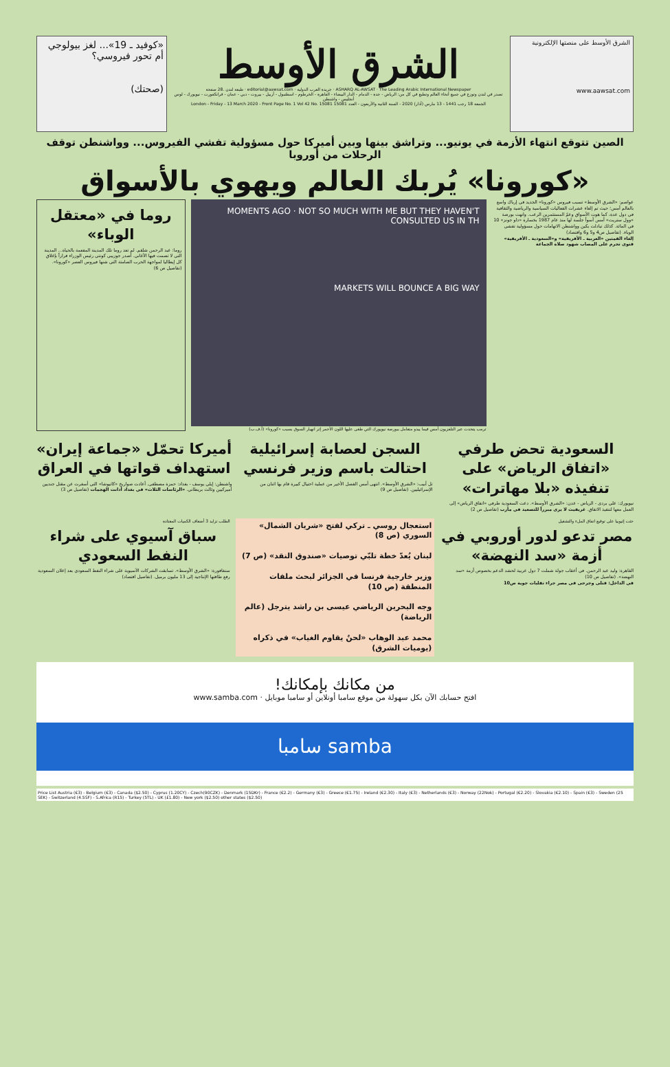الشرق الأوسط على منصتها الإلكترونية
www.aawsat.com
الشرق الأوسط
ASHARQ AL-AWSAT · The Leading Arabic International Newspaper · جريدة العرب الدولية · editorial@aawsat.com · طبعة لندن .28 صفحة
تصدر في لندن وتوزع في جميع أنحاء العالم وتطبع في كل من: الرياض - جدة - الدمام - الدار البيضاء - القاهرة - الخرطوم - اسطنبول - أربيل - بيروت - دبي - عمان - فرانكفورت - نيويورك - لوس أنجليس - واشنطن
الجمعة 18 رجب 1441 - 13 مارس (آذار) 2020 - السنة الثانية والأربعون - العدد 15081 London - Friday - 13 March 2020 - Front Page No. 1 Vol 42 No. 15081
«كوفيد ـ 19»... لغز بيولوجي أم تحور فيروسي؟
(صحتك)
الصين تتوقع انتهاء الأزمة في يونيو... وتراشق بينها وبين أميركا حول مسؤولية تفشي الفيروس... وواشنطن توقف الرحلات من أوروبا
«كورونا» يُربك العالم ويهوي بالأسواق
عواصم: «الشرق الأوسط» تسبب فيروس «كورونا» الجديد في إرباك واسع بالعالم أمس؛ حيث تم إلغاء عشرات الفعاليات السياسية والرياضية والثقافية في دول عدة، كما هوت الأسواق وعمّ المستثمرين الرعب. وانهت بورصة «وول ستريت» أمس أسوأ جلسة لها منذ عام 1987 بخسارة «داو جونز» 10 في المائة. كذلك تبادلت بكين وواشنطن الاتهامات حول مسؤولية تفشي الوباء. (تفاصيل ص4 و5 و6 واقتصاد)
إلغاء القمتين «العربية ـ الأفريقية» و«السعودية ـ الأفريقية»
فتوى تحرم على المصاب شهود صلاة الجماعة
MOMENTS AGO · NOT SO MUCH WITH ME BUT THEY HAVEN'T CONSULTED US IN TH
MARKETS WILL BOUNCE A BIG WAY
ترمب يتحدث عبر التلفزيون أمس فيما يبدو متعامل ببورصة نيويورك التي طغى عليها اللون الأحمر إثر انهيار السوق بسبب «كورونا» (أ.ف.ب)
روما في «معتقل الوباء»
روما: عبد الرحمن شلقم. لم تعد روما تلك المدينة المفعمة بالحياة... المدينة التي لا تصمت فيها الأغاني. أصدر جوزيبي كونتي رئيس الوزراء قراراً بإغلاق كل إيطاليا لمواجهة الحرب الصامتة التي شنها فيروس العصر «كورونا». (تفاصيل ص 6)
السعودية تحض طرفي «اتفاق الرياض» على تنفيذه «بلا مهاترات»
نيويورك: علي بردى - الرياض - عدن: «الشرق الأوسط». دعت السعودية طرفي «اتفاق الرياض» إلى العمل معها لتنفيذ الاتفاق. غريفيث لا يرى مبرراً للتصعيد في مأرب (تفاصيل ص 2)
السجن لعصابة إسرائيلية احتالت باسم وزير فرنسي
تل أبيب: «الشرق الأوسط». انتهى أمس الفصل الأخير من عملية احتيال كبيرة قام بها اثنان من الإسرائيليين. (تفاصيل ص 9)
أميركا تحمّل «جماعة إيران» استهداف قواتها في العراق
واشنطن: إيلي يوسف - بغداد: حمزة مصطفى. أعادت صواريخ «كاتيوشا» التي أسفرت عن مقتل جنديين أميركيين وثالث بريطاني. «الرئاسات الثلاث» في بغداد أدانت الهجمات (تفاصيل ص 3)
حثت إثيوبيا على توقيع اتفاق الملء والتشغيل
مصر تدعو لدور أوروبي في أزمة «سد النهضة»
القاهرة: وليد عبد الرحمن. في أعقاب جولة شملت 7 دول عربية لحشد الدعم بخصوص أزمة «سد النهضة». (تفاصيل ص 10)
في الداخل: قتلى وجرحى في مصر جراء تقلبات جوية ص10
استعجال روسي ـ تركي لفتح «شريان الشمال» السوري (ص 8)
لبنان يُعدّ خطة تلبّي توصيات «صندوق النقد» (ص 7)
وزير خارجية فرنسا في الجزائر لبحث ملفات المنطقة (ص 10)
وجه البحرين الرياضي عيسى بن راشد يترجل (عالم الرياضة)
محمد عبد الوهاب «لحنٌ يقاوم الغياب» في ذكراه (يوميات الشرق)
الطلب تزايد 3 أضعاف الكميات المعتادة
سباق آسيوي على شراء النفط السعودي
سنغافورة: «الشرق الأوسط». تسابقت الشركات الآسيوية على شراء النفط السعودي بعد إعلان السعودية رفع طاقتها الإنتاجية إلى 13 مليون برميل. (تفاصيل اقتصاد)
من مكانك بإمكانك!
افتح حسابك الآن بكل سهولة من موقع سامبا أونلاين أو سامبا موبايل · www.samba.com
samba سامبا
Price List Austria (€3) - Belgium (€3) - Canada ($2.50) - Cyprus (1.20CY) - Czech(90CZK) - Denmark (15DKr) - France (€2.2) - Germany (€3) - Greece (€1.75) - Ireland (€2.30) - Italy (€3) - Netherlands (€3) - Norway (22Nok) - Portugal (€2.20) - Slovakia (€2.10) - Spain (€3) - Sweden (25 SEK) - Switzerland (4.5SF) - S.Africa (R15) - Turkey (5TL) - UK (£1.80) - New york ($2.50) other states ($2.50)